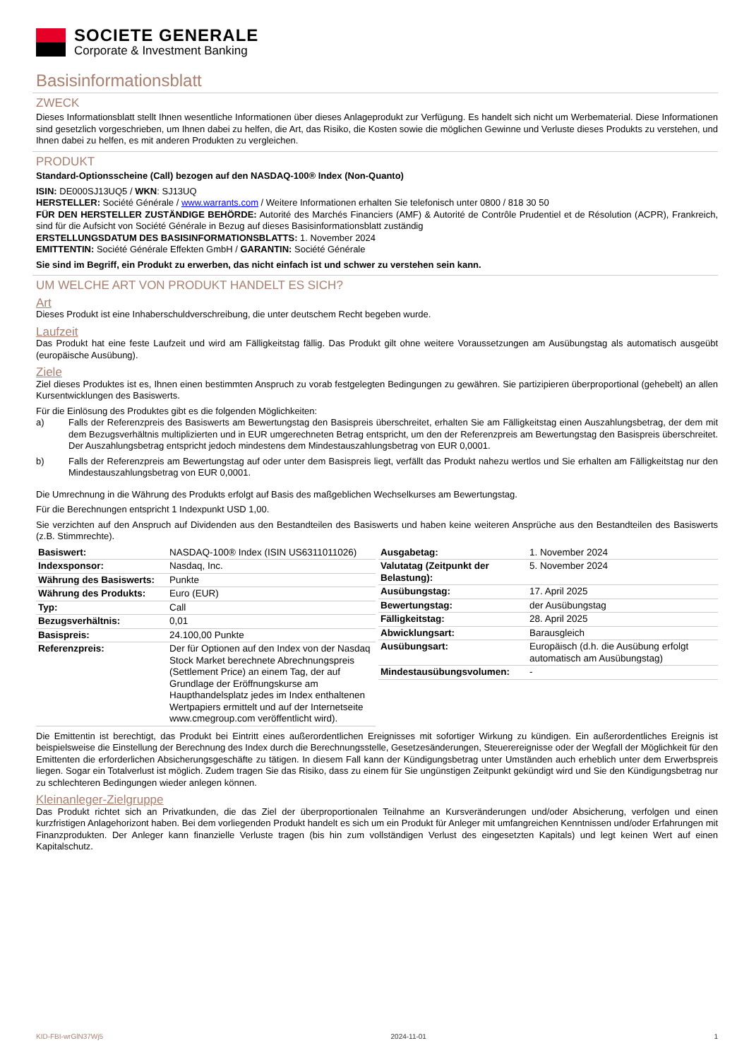SOCIETE GENERALE
Corporate & Investment Banking
Basisinformationsblatt
ZWECK
Dieses Informationsblatt stellt Ihnen wesentliche Informationen über dieses Anlageprodukt zur Verfügung. Es handelt sich nicht um Werbematerial. Diese Informationen sind gesetzlich vorgeschrieben, um Ihnen dabei zu helfen, die Art, das Risiko, die Kosten sowie die möglichen Gewinne und Verluste dieses Produkts zu verstehen, und Ihnen dabei zu helfen, es mit anderen Produkten zu vergleichen.
PRODUKT
Standard-Optionsscheine (Call) bezogen auf den NASDAQ-100® Index (Non-Quanto)
ISIN: DE000SJ13UQ5 / WKN: SJ13UQ
HERSTELLER: Société Générale / www.warrants.com / Weitere Informationen erhalten Sie telefonisch unter 0800 / 818 30 50
FÜR DEN HERSTELLER ZUSTÄNDIGE BEHÖRDE: Autorité des Marchés Financiers (AMF) & Autorité de Contrôle Prudentiel et de Résolution (ACPR), Frankreich, sind für die Aufsicht von Société Générale in Bezug auf dieses Basisinformationsblatt zuständig
ERSTELLUNGSDATUM DES BASISINFORMATIONSBLATTS: 1. November 2024
EMITTENTIN: Société Générale Effekten GmbH / GARANTIN: Société Générale
Sie sind im Begriff, ein Produkt zu erwerben, das nicht einfach ist und schwer zu verstehen sein kann.
UM WELCHE ART VON PRODUKT HANDELT ES SICH?
Art
Dieses Produkt ist eine Inhaberschuldverschreibung, die unter deutschem Recht begeben wurde.
Laufzeit
Das Produkt hat eine feste Laufzeit und wird am Fälligkeitstag fällig. Das Produkt gilt ohne weitere Voraussetzungen am Ausübungstag als automatisch ausgeübt (europäische Ausübung).
Ziele
Ziel dieses Produktes ist es, Ihnen einen bestimmten Anspruch zu vorab festgelegten Bedingungen zu gewähren. Sie partizipieren überproportional (gehebelt) an allen Kursentwicklungen des Basiswerts.
Für die Einlösung des Produktes gibt es die folgenden Möglichkeiten:
a) Falls der Referenzpreis des Basiswerts am Bewertungstag den Basispreis überschreitet, erhalten Sie am Fälligkeitstag einen Auszahlungsbetrag, der dem mit dem Bezugsverhältnis multiplizierten und in EUR umgerechneten Betrag entspricht, um den der Referenzpreis am Bewertungstag den Basispreis überschreitet. Der Auszahlungsbetrag entspricht jedoch mindestens dem Mindestauszahlungsbetrag von EUR 0,0001.
b) Falls der Referenzpreis am Bewertungstag auf oder unter dem Basispreis liegt, verfällt das Produkt nahezu wertlos und Sie erhalten am Fälligkeitstag nur den Mindestauszahlungsbetrag von EUR 0,0001.
Die Umrechnung in die Währung des Produkts erfolgt auf Basis des maßgeblichen Wechselkurses am Bewertungstag.
Für die Berechnungen entspricht 1 Indexpunkt USD 1,00.
Sie verzichten auf den Anspruch auf Dividenden aus den Bestandteilen des Basiswerts und haben keine weiteren Ansprüche aus den Bestandteilen des Basiswerts (z.B. Stimmrechte).
| Basiswert: | NASDAQ-100® Index (ISIN US6311011026) |
| Indexsponsor: | Nasdaq, Inc. |
| Währung des Basiswerts: | Punkte |
| Währung des Produkts: | Euro (EUR) |
| Typ: | Call |
| Bezugsverhältnis: | 0,01 |
| Basispreis: | 24.100,00 Punkte |
| Referenzpreis: | Der für Optionen auf den Index von der Nasdaq Stock Market berechnete Abrechnungspreis (Settlement Price) an einem Tag, der auf Grundlage der Eröffnungskurse am Haupthandelsplatz jedes im Index enthaltenen Wertpapiers ermittelt und auf der Internetseite www.cmegroup.com veröffentlicht wird). |
| Ausgabetag: | 1. November 2024 |
| Valutatag (Zeitpunkt der Belastung): | 5. November 2024 |
| Ausübungstag: | 17. April 2025 |
| Bewertungstag: | der Ausübungstag |
| Fälligkeitstag: | 28. April 2025 |
| Abwicklungsart: | Barausgleich |
| Ausübungsart: | Europäisch (d.h. die Ausübung erfolgt automatisch am Ausübungstag) |
| Mindestausübungsvolumen: | - |
Die Emittentin ist berechtigt, das Produkt bei Eintritt eines außerordentlichen Ereignisses mit sofortiger Wirkung zu kündigen. Ein außerordentliches Ereignis ist beispielsweise die Einstellung der Berechnung des Index durch die Berechnungsstelle, Gesetzesänderungen, Steuerereignisse oder der Wegfall der Möglichkeit für den Emittenten die erforderlichen Absicherungsgeschäfte zu tätigen. In diesem Fall kann der Kündigungsbetrag unter Umständen auch erheblich unter dem Erwerbspreis liegen. Sogar ein Totalverlust ist möglich. Zudem tragen Sie das Risiko, dass zu einem für Sie ungünstigen Zeitpunkt gekündigt wird und Sie den Kündigungsbetrag nur zu schlechteren Bedingungen wieder anlegen können.
Kleinanleger-Zielgruppe
Das Produkt richtet sich an Privatkunden, die das Ziel der überproportionalen Teilnahme an Kursveränderungen und/oder Absicherung, verfolgen und einen kurzfristigen Anlagehorizont haben. Bei dem vorliegenden Produkt handelt es sich um ein Produkt für Anleger mit umfangreichen Kenntnissen und/oder Erfahrungen mit Finanzprodukten. Der Anleger kann finanzielle Verluste tragen (bis hin zum vollständigen Verlust des eingesetzten Kapitals) und legt keinen Wert auf einen Kapitalschutz.
KID-FBI-wrGlN37Wj5 2024-11-01 1